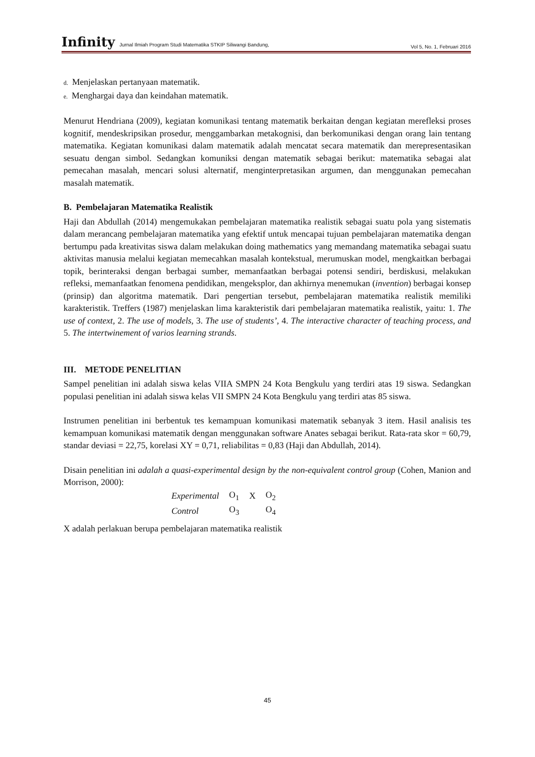Infinity Jurnal Ilmiah Program Studi Matematika STKIP Siliwangi Bandung, Vol 5, No. 1, Februari 2016
d. Menjelaskan pertanyaan matematik.
e. Menghargai daya dan keindahan matematik.
Menurut Hendriana (2009), kegiatan komunikasi tentang matematik berkaitan dengan kegiatan merefleksi proses kognitif, mendeskripsikan prosedur, menggambarkan metakognisi, dan berkomunikasi dengan orang lain tentang matematika. Kegiatan komunikasi dalam matematik adalah mencatat secara matematik dan merepresentasikan sesuatu dengan simbol. Sedangkan komuniksi dengan matematik sebagai berikut: matematika sebagai alat pemecahan masalah, mencari solusi alternatif, menginterpretasikan argumen, dan menggunakan pemecahan masalah matematik.
B. Pembelajaran Matematika Realistik
Haji dan Abdullah (2014) mengemukakan pembelajaran matematika realistik sebagai suatu pola yang sistematis dalam merancang pembelajaran matematika yang efektif untuk mencapai tujuan pembelajaran matematika dengan bertumpu pada kreativitas siswa dalam melakukan doing mathematics yang memandang matematika sebagai suatu aktivitas manusia melalui kegiatan memecahkan masalah kontekstual, merumuskan model, mengkaitkan berbagai topik, berinteraksi dengan berbagai sumber, memanfaatkan berbagai potensi sendiri, berdiskusi, melakukan refleksi, memanfaatkan fenomena pendidikan, mengeksplor, dan akhirnya menemukan (invention) berbagai konsep (prinsip) dan algoritma matematik. Dari pengertian tersebut, pembelajaran matematika realistik memiliki karakteristik. Treffers (1987) menjelaskan lima karakteristik dari pembelajaran matematika realistik, yaitu: 1. The use of context, 2. The use of models, 3. The use of students’, 4. The interactive character of teaching process, and 5. The intertwinement of varios learning strands.
III. METODE PENELITIAN
Sampel penelitian ini adalah siswa kelas VIIA SMPN 24 Kota Bengkulu yang terdiri atas 19 siswa. Sedangkan populasi penelitian ini adalah siswa kelas VII SMPN 24 Kota Bengkulu yang terdiri atas 85 siswa.
Instrumen penelitian ini berbentuk tes kemampuan komunikasi matematik sebanyak 3 item. Hasil analisis tes kemampuan komunikasi matematik dengan menggunakan software Anates sebagai berikut. Rata-rata skor = 60,79, standar deviasi = 22,75, korelasi XY = 0,71, reliabilitas = 0,83 (Haji dan Abdullah, 2014).
Disain penelitian ini adalah a quasi-experimental design by the non-equivalent control group (Cohen, Manion and Morrison, 2000):
| Experimental | O<sub>1</sub> | X | O<sub>2</sub> |
| Control | O<sub>3</sub> | | O<sub>4</sub> |
X adalah perlakuan berupa pembelajaran matematika realistik
45